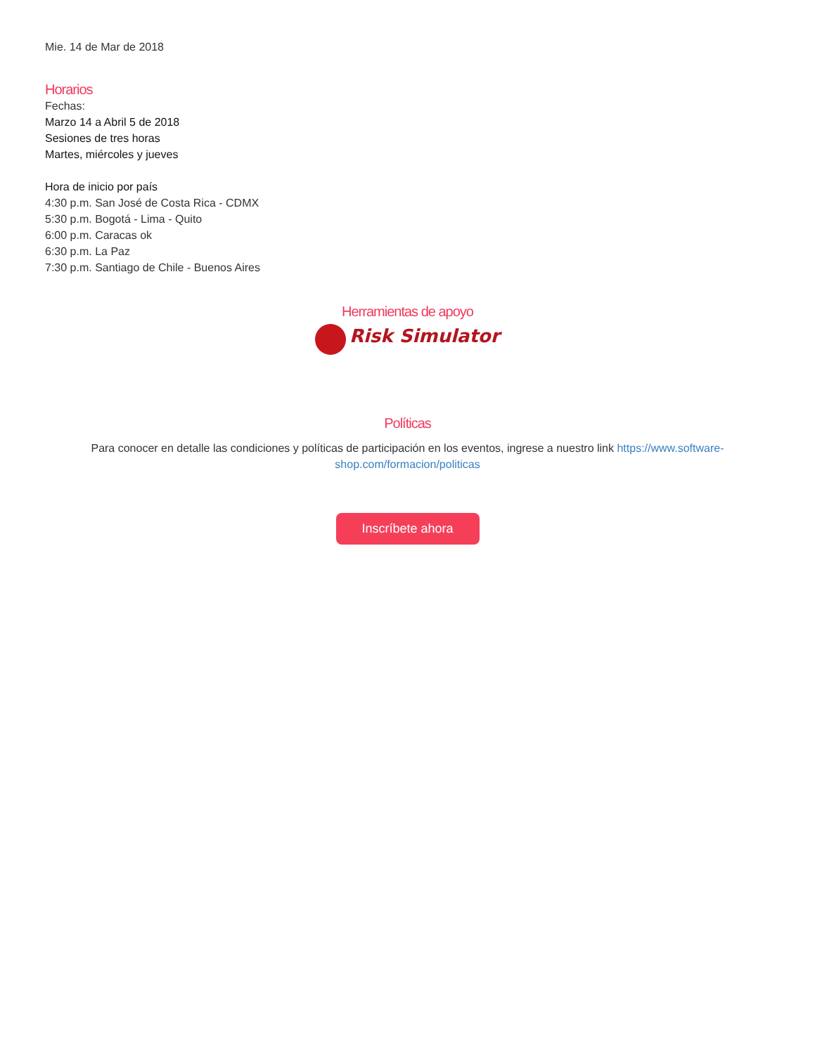Mie. 14 de Mar de 2018
Horarios
Fechas:
Marzo 14 a Abril 5 de 2018
Sesiones de tres horas
Martes, miércoles y jueves
Hora de inicio por país
4:30 p.m. San José de Costa Rica - CDMX
5:30 p.m. Bogotá - Lima - Quito
6:00 p.m. Caracas ok
6:30 p.m. La Paz
7:30 p.m. Santiago de Chile - Buenos Aires
Herramientas de apoyo
Risk Simulator
Políticas
Para conocer en detalle las condiciones y políticas de participación en los eventos, ingrese a nuestro link https://www.software-shop.com/formacion/politicas
Inscríbete ahora